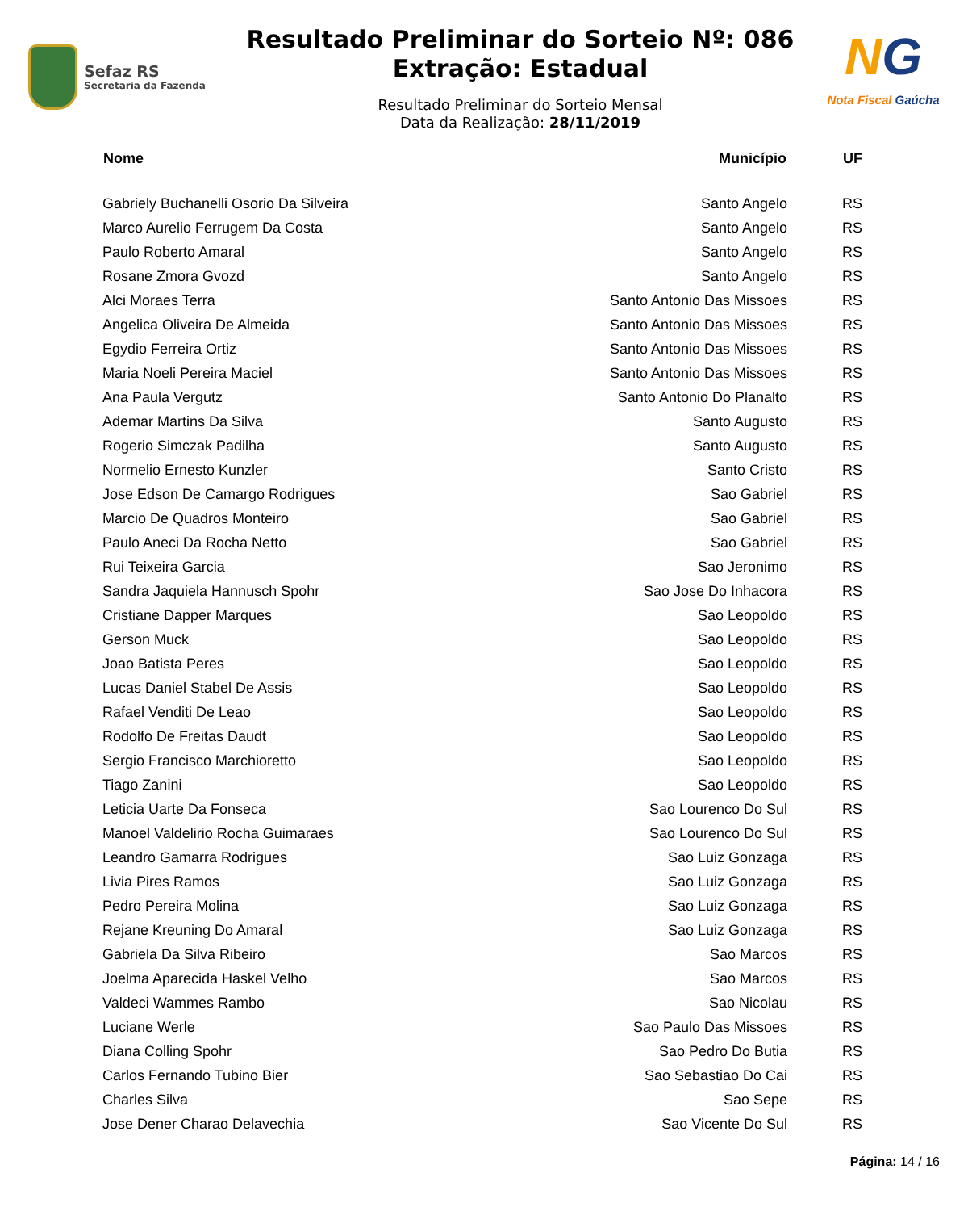Sefaz RS
Secretaria da Fazenda
Resultado Preliminar do Sorteio Nº: 086
Extração: Estadual
Resultado Preliminar do Sorteio Mensal
Data da Realização: 28/11/2019
NG
Nota Fiscal Gaúcha
| Nome | Município | UF |
| --- | --- | --- |
| Gabriely Buchanelli Osorio Da Silveira | Santo Angelo | RS |
| Marco Aurelio Ferrugem Da Costa | Santo Angelo | RS |
| Paulo Roberto Amaral | Santo Angelo | RS |
| Rosane Zmora Gvozd | Santo Angelo | RS |
| Alci Moraes Terra | Santo Antonio Das Missoes | RS |
| Angelica Oliveira De Almeida | Santo Antonio Das Missoes | RS |
| Egydio Ferreira Ortiz | Santo Antonio Das Missoes | RS |
| Maria Noeli Pereira Maciel | Santo Antonio Das Missoes | RS |
| Ana Paula Vergutz | Santo Antonio Do Planalto | RS |
| Ademar Martins Da Silva | Santo Augusto | RS |
| Rogerio Simczak Padilha | Santo Augusto | RS |
| Normelio Ernesto Kunzler | Santo Cristo | RS |
| Jose Edson De Camargo Rodrigues | Sao Gabriel | RS |
| Marcio De Quadros Monteiro | Sao Gabriel | RS |
| Paulo Aneci Da Rocha Netto | Sao Gabriel | RS |
| Rui Teixeira Garcia | Sao Jeronimo | RS |
| Sandra Jaquiela Hannusch Spohr | Sao Jose Do Inhacora | RS |
| Cristiane Dapper Marques | Sao Leopoldo | RS |
| Gerson Muck | Sao Leopoldo | RS |
| Joao Batista Peres | Sao Leopoldo | RS |
| Lucas Daniel Stabel De Assis | Sao Leopoldo | RS |
| Rafael Venditi De Leao | Sao Leopoldo | RS |
| Rodolfo De Freitas Daudt | Sao Leopoldo | RS |
| Sergio Francisco Marchioretto | Sao Leopoldo | RS |
| Tiago Zanini | Sao Leopoldo | RS |
| Leticia Uarte Da Fonseca | Sao Lourenco Do Sul | RS |
| Manoel Valdelirio Rocha Guimaraes | Sao Lourenco Do Sul | RS |
| Leandro Gamarra Rodrigues | Sao Luiz Gonzaga | RS |
| Livia Pires Ramos | Sao Luiz Gonzaga | RS |
| Pedro Pereira Molina | Sao Luiz Gonzaga | RS |
| Rejane Kreuning Do Amaral | Sao Luiz Gonzaga | RS |
| Gabriela Da Silva Ribeiro | Sao Marcos | RS |
| Joelma Aparecida Haskel Velho | Sao Marcos | RS |
| Valdeci Wammes Rambo | Sao Nicolau | RS |
| Luciane Werle | Sao Paulo Das Missoes | RS |
| Diana Colling Spohr | Sao Pedro Do Butia | RS |
| Carlos Fernando Tubino Bier | Sao Sebastiao Do Cai | RS |
| Charles Silva | Sao Sepe | RS |
| Jose Dener Charao Delavechia | Sao Vicente Do Sul | RS |
Página: 14 / 16